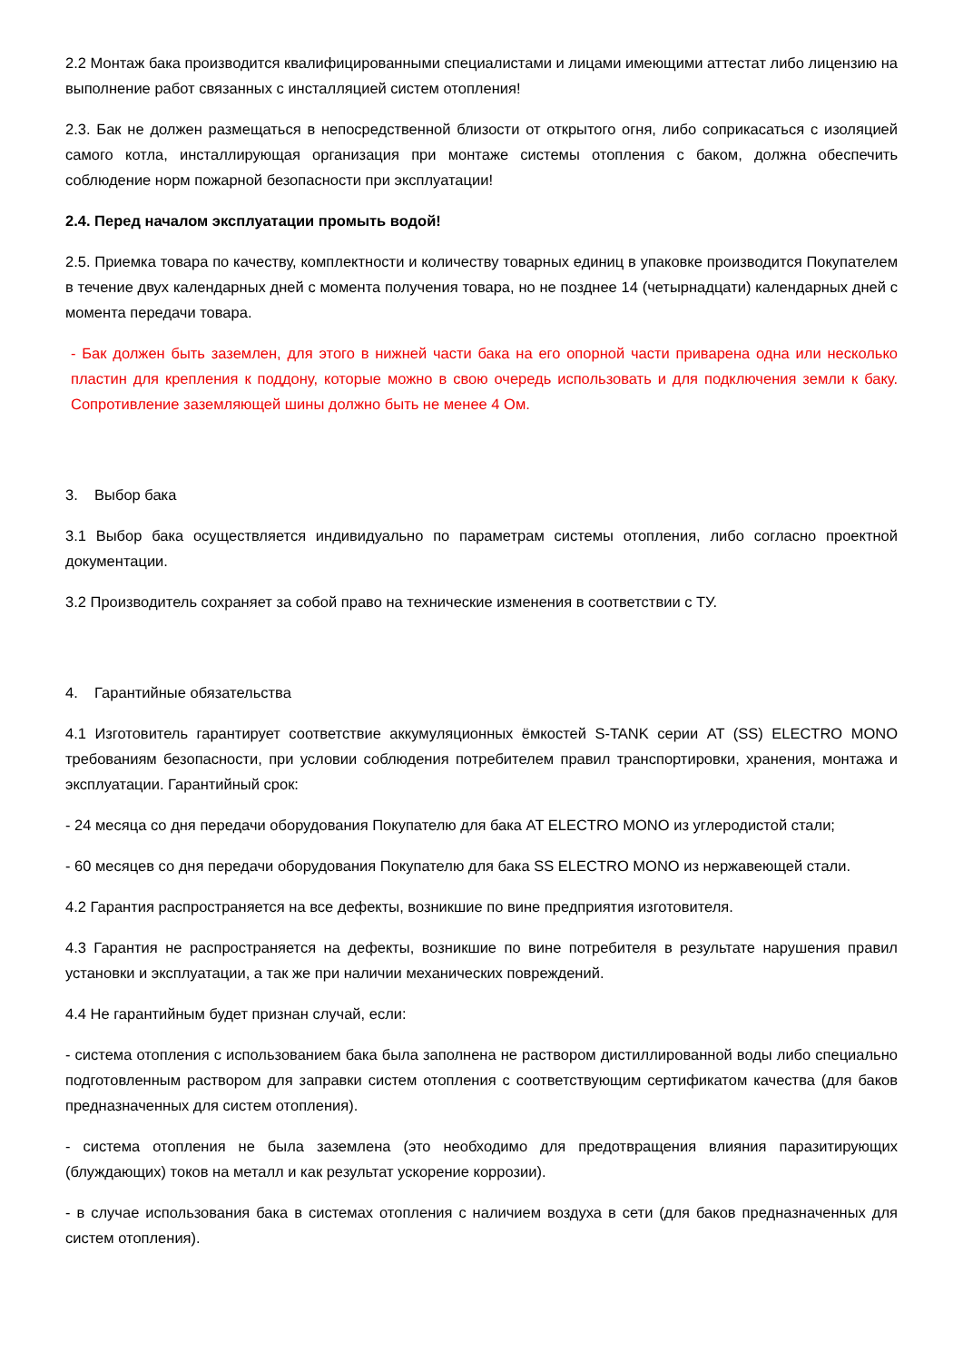2.2 Монтаж бака производится квалифицированными специалистами и лицами имеющими аттестат либо лицензию на выполнение работ связанных с инсталляцией систем отопления!
2.3. Бак не должен размещаться в непосредственной близости от открытого огня, либо соприкасаться с изоляцией самого котла, инсталлирующая организация при монтаже системы отопления с баком, должна обеспечить соблюдение норм пожарной безопасности при эксплуатации!
2.4. Перед началом эксплуатации промыть водой!
2.5. Приемка товара по качеству, комплектности и количеству товарных единиц в упаковке производится Покупателем в течение двух календарных дней с момента получения товара, но не позднее 14 (четырнадцати) календарных дней с момента передачи товара.
- Бак должен быть заземлен, для этого в нижней части бака на его опорной части приварена одна или несколько пластин для крепления к поддону, которые можно в свою очередь использовать и для подключения земли к баку. Сопротивление заземляющей шины должно быть не менее 4 Ом.
3. Выбор бака
3.1 Выбор бака осуществляется индивидуально по параметрам системы отопления, либо согласно проектной документации.
3.2 Производитель сохраняет за собой право на технические изменения в соответствии с ТУ.
4. Гарантийные обязательства
4.1 Изготовитель гарантирует соответствие аккумуляционных ёмкостей S-TANK серии AT (SS) ELECTRO MONO требованиям безопасности, при условии соблюдения потребителем правил транспортировки, хранения, монтажа и эксплуатации. Гарантийный срок:
- 24 месяца со дня передачи оборудования Покупателю для бака AT ELECTRO MONO из углеродистой стали;
- 60 месяцев со дня передачи оборудования Покупателю для бака SS ELECTRO MONO из нержавеющей стали.
4.2 Гарантия распространяется на все дефекты, возникшие по вине предприятия изготовителя.
4.3 Гарантия не распространяется на дефекты, возникшие по вине потребителя в результате нарушения правил установки и эксплуатации, а так же при наличии механических повреждений.
4.4 Не гарантийным будет признан случай, если:
- система отопления с использованием бака была заполнена не раствором дистиллированной воды либо специально подготовленным раствором для заправки систем отопления с соответствующим сертификатом качества (для баков предназначенных для систем отопления).
- система отопления не была заземлена (это необходимо для предотвращения влияния паразитирующих (блуждающих) токов на металл и как результат ускорение коррозии).
- в случае использования бака в системах отопления с наличием воздуха в сети (для баков предназначенных для систем отопления).